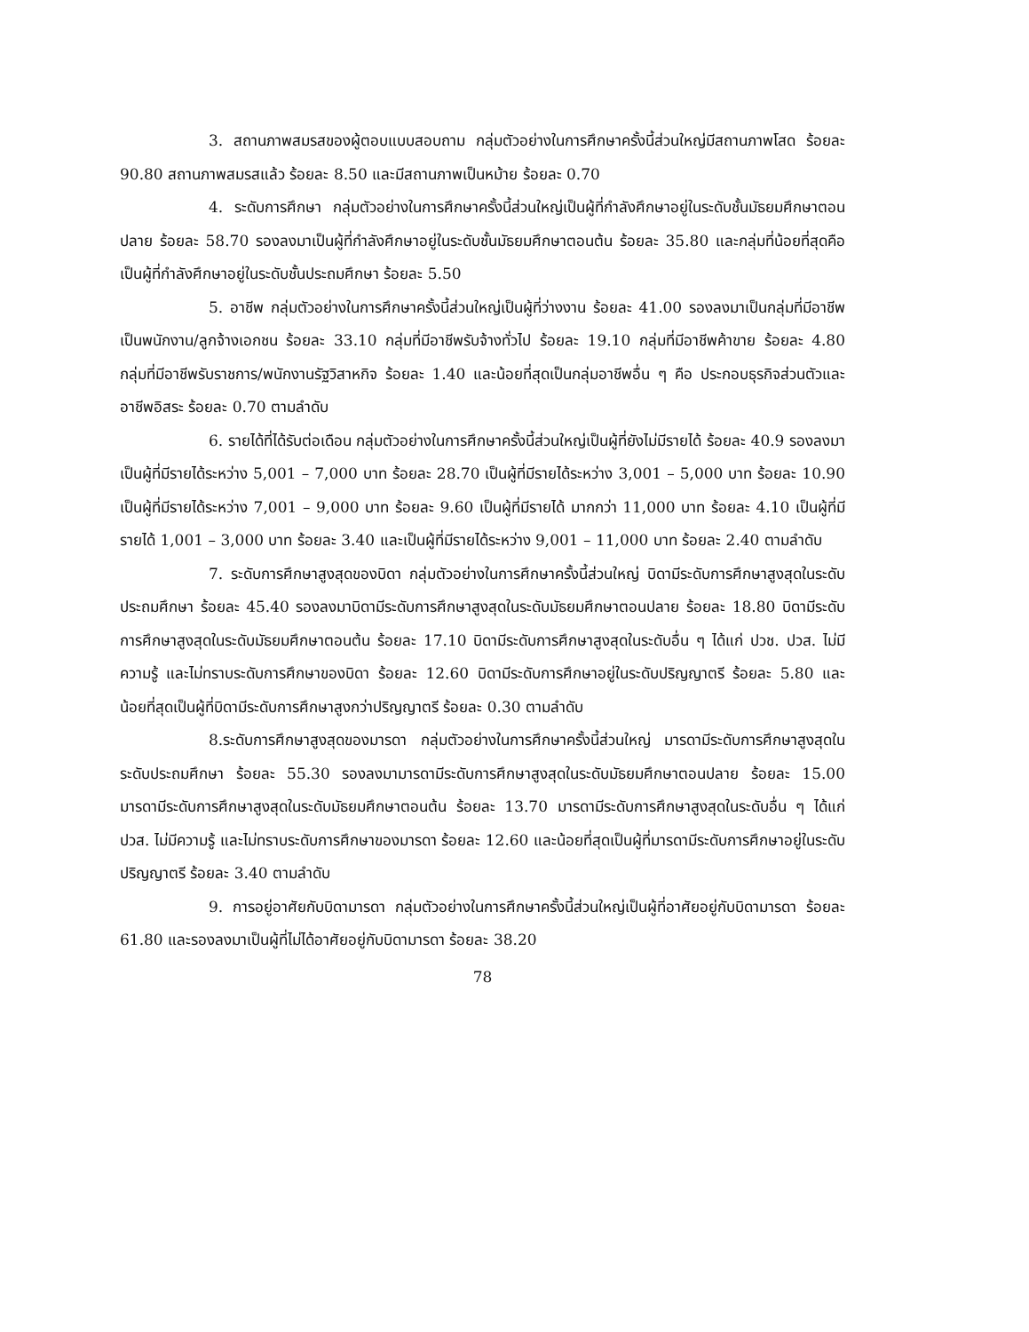3. สถานภาพสมรสของผู้ตอบแบบสอบถาม กลุ่มตัวอย่างในการศึกษาครั้งนี้ส่วนใหญ่มีสถานภาพโสด ร้อยละ 90.80 สถานภาพสมรสแล้ว ร้อยละ 8.50 และมีสถานภาพเป็นหม้าย ร้อยละ 0.70
4. ระดับการศึกษา กลุ่มตัวอย่างในการศึกษาครั้งนี้ส่วนใหญ่เป็นผู้ที่กำลังศึกษาอยู่ในระดับชั้นมัธยมศึกษาตอนปลาย ร้อยละ 58.70 รองลงมาเป็นผู้ที่กำลังศึกษาอยู่ในระดับชั้นมัธยมศึกษาตอนต้น ร้อยละ 35.80 และกลุ่มที่น้อยที่สุดคือ เป็นผู้ที่กำลังศึกษาอยู่ในระดับชั้นประถมศึกษา ร้อยละ 5.50
5. อาชีพ กลุ่มตัวอย่างในการศึกษาครั้งนี้ส่วนใหญ่เป็นผู้ที่ว่างงาน ร้อยละ 41.00 รองลงมาเป็นกลุ่มที่มีอาชีพเป็นพนักงาน/ลูกจ้างเอกชน ร้อยละ 33.10 กลุ่มที่มีอาชีพรับจ้างทั่วไป ร้อยละ 19.10 กลุ่มที่มีอาชีพค้าขาย ร้อยละ 4.80 กลุ่มที่มีอาชีพรับราชการ/พนักงานรัฐวิสาหกิจ ร้อยละ 1.40 และน้อยที่สุดเป็นกลุ่มอาชีพอื่น ๆ คือ ประกอบธุรกิจส่วนตัวและอาชีพอิสระ ร้อยละ 0.70 ตามลำดับ
6. รายได้ที่ได้รับต่อเดือน กลุ่มตัวอย่างในการศึกษาครั้งนี้ส่วนใหญ่เป็นผู้ที่ยังไม่มีรายได้ ร้อยละ 40.9 รองลงมาเป็นผู้ที่มีรายได้ระหว่าง 5,001 – 7,000 บาท ร้อยละ 28.70 เป็นผู้ที่มีรายได้ระหว่าง 3,001 – 5,000 บาท ร้อยละ 10.90 เป็นผู้ที่มีรายได้ระหว่าง 7,001 – 9,000 บาท ร้อยละ 9.60 เป็นผู้ที่มีรายได้ มากกว่า 11,000 บาท ร้อยละ 4.10 เป็นผู้ที่มีรายได้ 1,001 – 3,000 บาท ร้อยละ 3.40 และเป็นผู้ที่มีรายได้ระหว่าง 9,001 – 11,000 บาท ร้อยละ 2.40 ตามลำดับ
7. ระดับการศึกษาสูงสุดของบิดา กลุ่มตัวอย่างในการศึกษาครั้งนี้ส่วนใหญ่ บิดามีระดับการศึกษาสูงสุดในระดับประถมศึกษา ร้อยละ 45.40 รองลงมาบิดามีระดับการศึกษาสูงสุดในระดับมัธยมศึกษาตอนปลาย ร้อยละ 18.80 บิดามีระดับการศึกษาสูงสุดในระดับมัธยมศึกษาตอนต้น ร้อยละ 17.10 บิดามีระดับการศึกษาสูงสุดในระดับอื่น ๆ ได้แก่ ปวช. ปวส. ไม่มีความรู้ และไม่ทราบระดับการศึกษาของบิดา ร้อยละ 12.60 บิดามีระดับการศึกษาอยู่ในระดับปริญญาตรี ร้อยละ 5.80 และน้อยที่สุดเป็นผู้ที่บิดามีระดับการศึกษาสูงกว่าปริญญาตรี ร้อยละ 0.30 ตามลำดับ
8.ระดับการศึกษาสูงสุดของมารดา กลุ่มตัวอย่างในการศึกษาครั้งนี้ส่วนใหญ่ มารดามีระดับการศึกษาสูงสุดในระดับประถมศึกษา ร้อยละ 55.30 รองลงมามารดามีระดับการศึกษาสูงสุดในระดับมัธยมศึกษาตอนปลาย ร้อยละ 15.00 มารดามีระดับการศึกษาสูงสุดในระดับมัธยมศึกษาตอนต้น ร้อยละ 13.70 มารดามีระดับการศึกษาสูงสุดในระดับอื่น ๆ ได้แก่ ปวส. ไม่มีความรู้ และไม่ทราบระดับการศึกษาของมารดา ร้อยละ 12.60 และน้อยที่สุดเป็นผู้ที่มารดามีระดับการศึกษาอยู่ในระดับปริญญาตรี ร้อยละ 3.40 ตามลำดับ
9. การอยู่อาศัยกับบิดามารดา กลุ่มตัวอย่างในการศึกษาครั้งนี้ส่วนใหญ่เป็นผู้ที่อาศัยอยู่กับบิดามารดา ร้อยละ 61.80 และรองลงมาเป็นผู้ที่ไม่ได้อาศัยอยู่กับบิดามารดา ร้อยละ 38.20
78